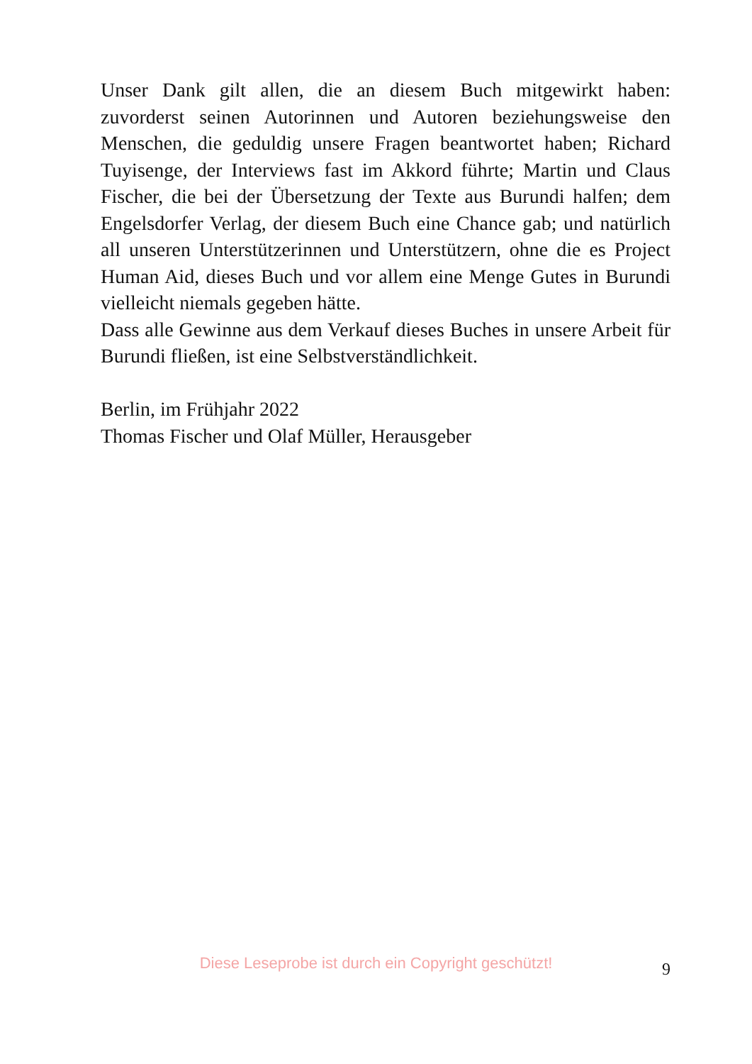Unser Dank gilt allen, die an diesem Buch mitgewirkt haben: zuvorderst seinen Autorinnen und Autoren beziehungsweise den Menschen, die geduldig unsere Fragen beantwortet haben; Ri­chard Tuyisenge, der Interviews fast im Akkord führte; Martin und Claus Fischer, die bei der Übersetzung der Texte aus Burundi halfen; dem Engelsdorfer Verlag, der diesem Buch eine Chance gab; und natürlich all unseren Unterstützerinnen und Unter­stützern, ohne die es Project Human Aid, dieses Buch und vor allem eine Menge Gutes in Burundi vielleicht niemals gegeben hätte.
Dass alle Gewinne aus dem Verkauf dieses Buches in unsere Arbeit für Burundi fließen, ist eine Selbstverständlichkeit.
Berlin, im Frühjahr 2022
Thomas Fischer und Olaf Müller, Herausgeber
Diese Leseprobe ist durch ein Copyright geschützt!
9